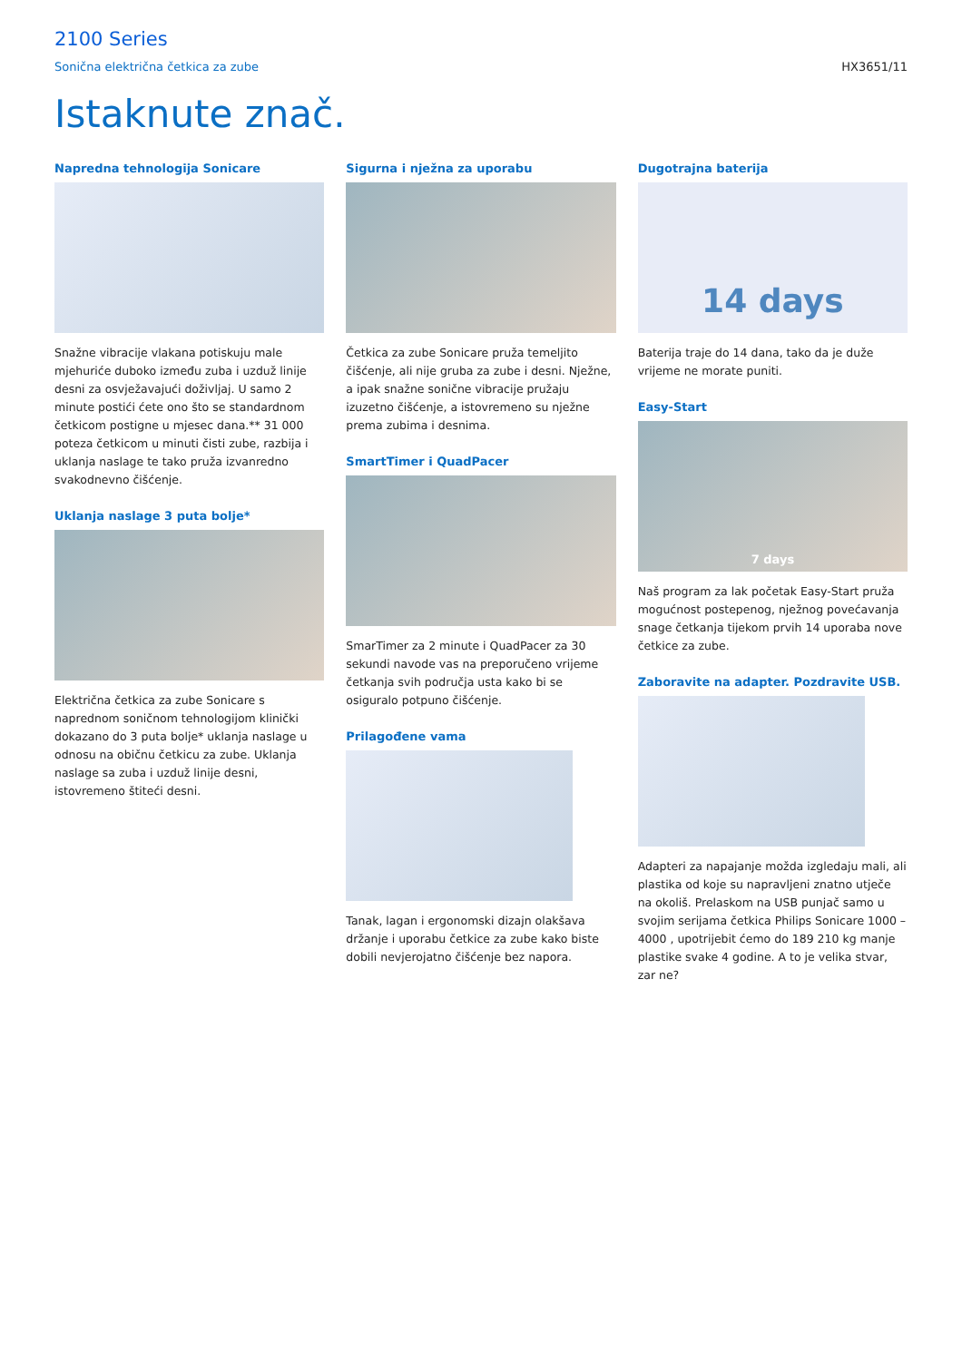2100 Series
Sonična električna četkica za zube HX3651/11
Istaknute znač.
Napredna tehnologija Sonicare
Snažne vibracije vlakana potiskuju male mjehuriće duboko između zuba i uzduž linije desni za osvježavajući doživljaj. U samo 2 minute postići ćete ono što se standardnom četkicom postigne u mjesec dana.** 31 000 poteza četkicom u minuti čisti zube, razbija i uklanja naslage te tako pruža izvanredno svakodnevno čišćenje.
Uklanja naslage 3 puta bolje*
Električna četkica za zube Sonicare s naprednom soničnom tehnologijom klinički dokazano do 3 puta bolje* uklanja naslage u odnosu na običnu četkicu za zube. Uklanja naslage sa zuba i uzduž linije desni, istovremeno štiteći desni.
Sigurna i nježna za uporabu
Četkica za zube Sonicare pruža temeljito čišćenje, ali nije gruba za zube i desni. Nježne, a ipak snažne sonične vibracije pružaju izuzetno čišćenje, a istovremeno su nježne prema zubima i desnima.
SmartTimer i QuadPacer
SmarTimer za 2 minute i QuadPacer za 30 sekundi navode vas na preporučeno vrijeme četkanja svih područja usta kako bi se osiguralo potpuno čišćenje.
Prilagođene vama
Tanak, lagan i ergonomski dizajn olakšava držanje i uporabu četkice za zube kako biste dobili nevjerojatno čišćenje bez napora.
Dugotrajna baterija
14 days
Baterija traje do 14 dana, tako da je duže vrijeme ne morate puniti.
Easy-Start
7 days
Naš program za lak početak Easy-Start pruža mogućnost postepenog, nježnog povećavanja snage četkanja tijekom prvih 14 uporaba nove četkice za zube.
Zaboravite na adapter. Pozdravite USB.
Adapteri za napajanje možda izgledaju mali, ali plastika od koje su napravljeni znatno utječe na okoliš. Prelaskom na USB punjač samo u svojim serijama četkica Philips Sonicare 1000 – 4000 , upotrijebit ćemo do 189 210 kg manje plastike svake 4 godine. A to je velika stvar, zar ne?